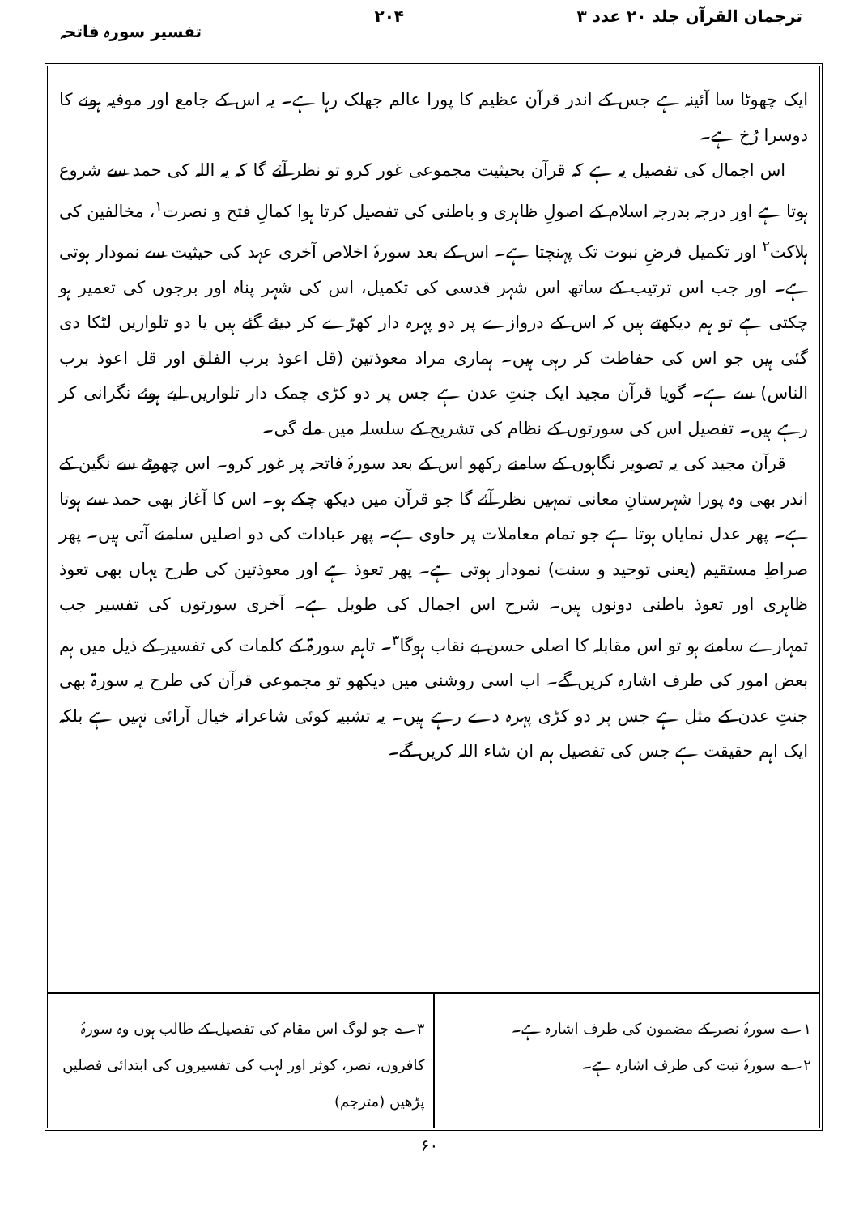ترجمان القرآن جلد ۲۰ عدد ۳ ۲۰۴ تفسیر سورہ فاتحہ
ایک چھوٹا سا آئینہ ہے جس کے اندر قرآن عظیم کا پورا عالم جھلک رہا ہے۔ یہ اس کے جامع اور موفیہ ہونے کا دوسرا رُخ ہے۔
اس اجمال کی تفصیل یہ ہے کہ قرآن بحیثیت مجموعی غور کرو تو نظر آئے گا کہ یہ اللہ کی حمد سے شروع ہوتا ہے اور درجہ بدرجہ اسلام کے اصولِ ظاہری و باطنی کی تفصیل کرتا ہوا کمالِ فتح و نصرت<sup>۱</sup>، مخالفین کی ہلاکت<sup>۲</sup> اور تکمیل فرضِ نبوت تک پہنچتا ہے۔ اس کے بعد سورۂ اخلاص آخری عہد کی حیثیت سے نمودار ہوتی ہے۔ اور جب اس ترتیب کے ساتھ اس شہر قدسی کی تکمیل، اس کی شہر پناہ اور برجوں کی تعمیر ہو چکتی ہے تو ہم دیکھتے ہیں کہ اس کے دروازے پر دو پہرہ دار کھڑے کر دیئے گئے ہیں یا دو تلواریں لٹکا دی گئی ہیں جو اس کی حفاظت کر رہی ہیں۔ ہماری مراد معوذتین (قل اعوذ برب الفلق اور قل اعوذ برب الناس) سے ہے۔ گویا قرآن مجید ایک جنتِ عدن ہے جس پر دو کڑی چمک دار تلواریں لیے ہوئے نگرانی کر رہے ہیں۔ تفصیل اس کی سورتوں کے نظام کی تشریح کے سلسلہ میں ملے گی۔
قرآن مجید کی یہ تصویر نگاہوں کے سامنے رکھو اس کے بعد سورۂ فاتحہ پر غور کرو۔ اس چھوٹے سے نگین کے اندر بھی وہ پورا شہرستانِ معانی تمہیں نظر آئے گا جو قرآن میں دیکھ چکے ہو۔ اس کا آغاز بھی حمد سے ہوتا ہے۔ پھر عدل نمایاں ہوتا ہے جو تمام معاملات پر حاوی ہے۔ پھر عبادات کی دو اصلیں سامنے آتی ہیں۔ پھر صراطِ مستقیم (یعنی توحید و سنت) نمودار ہوتی ہے۔ پھر تعوذ ہے اور معوذتین کی طرح یہاں بھی تعوذ ظاہری اور تعوذ باطنی دونوں ہیں۔ شرح اس اجمال کی طویل ہے۔ آخری سورتوں کی تفسیر جب تمہارے سامنے ہو تو اس مقابلہ کا اصلی حسن بے نقاب ہوگا<sup>۳</sup>۔ تاہم سورۃ کے کلمات کی تفسیر کے ذیل میں ہم بعض امور کی طرف اشارہ کریں گے۔ اب اسی روشنی میں دیکھو تو مجموعی قرآن کی طرح یہ سورۃ بھی جنتِ عدن کے مثل ہے جس پر دو کڑی پہرہ دے رہے ہیں۔ یہ تشبیہ کوئی شاعرانہ خیال آرائی نہیں ہے بلکہ ایک اہم حقیقت ہے جس کی تفصیل ہم ان شاء اللہ کریں گے۔
۱؎ سورۂ نصر کے مضمون کی طرف اشارہ ہے۔
۲؎ سورۂ تبت کی طرف اشارہ ہے۔
۳؎ جو لوگ اس مقام کی تفصیل کے طالب ہوں وہ سورۂ کافرون، نصر، کوثر اور لہب کی تفسیروں کی ابتدائی فصلیں پڑھیں (مترجم)
۶۰